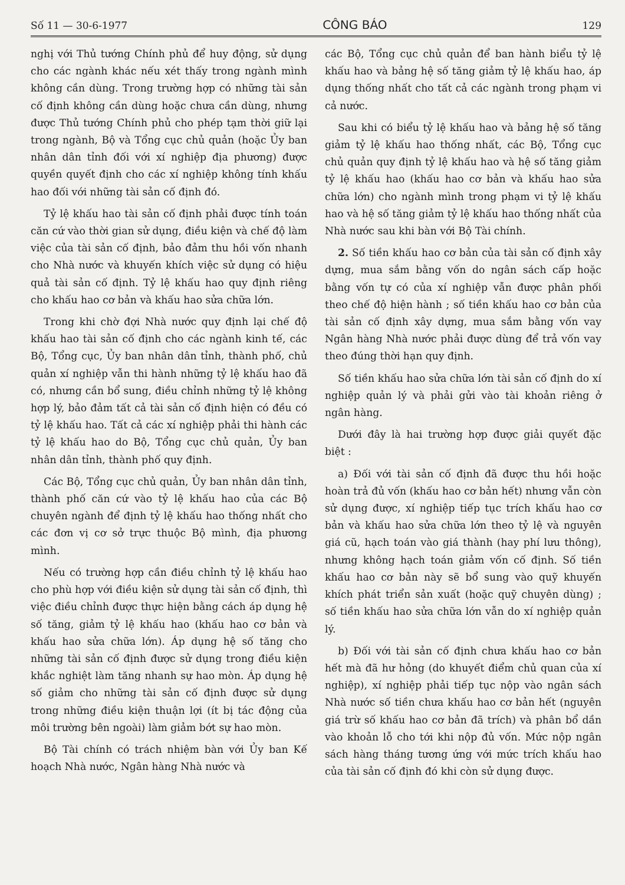Số 11 — 30-6-1977 CÔNG BÁO 129
nghị với Thủ tướng Chính phủ để huy động, sử dụng cho các ngành khác nếu xét thấy trong ngành mình không cần dùng. Trong trường hợp có những tài sản cố định không cần dùng hoặc chưa cần dùng, nhưng được Thủ tướng Chính phủ cho phép tạm thời giữ lại trong ngành, Bộ và Tổng cục chủ quản (hoặc Ủy ban nhân dân tỉnh đối với xí nghiệp địa phương) được quyền quyết định cho các xí nghiệp không tính khấu hao đối với những tài sản cố định đó.
Tỷ lệ khấu hao tài sản cố định phải được tính toán căn cứ vào thời gian sử dụng, điều kiện và chế độ làm việc của tài sản cố định, bảo đảm thu hồi vốn nhanh cho Nhà nước và khuyến khích việc sử dụng có hiệu quả tài sản cố định. Tỷ lệ khấu hao quy định riêng cho khấu hao cơ bản và khấu hao sửa chữa lớn.
Trong khi chờ đợi Nhà nước quy định lại chế độ khấu hao tài sản cố định cho các ngành kinh tế, các Bộ, Tổng cục, Ủy ban nhân dân tỉnh, thành phố, chủ quản xí nghiệp vẫn thi hành những tỷ lệ khấu hao đã có, nhưng cần bổ sung, điều chỉnh những tỷ lệ không hợp lý, bảo đảm tất cả tài sản cố định hiện có đều có tỷ lệ khấu hao. Tất cả các xí nghiệp phải thi hành các tỷ lệ khấu hao do Bộ, Tổng cục chủ quản, Ủy ban nhân dân tỉnh, thành phố quy định.
Các Bộ, Tổng cục chủ quản, Ủy ban nhân dân tỉnh, thành phố căn cứ vào tỷ lệ khấu hao của các Bộ chuyên ngành để định tỷ lệ khấu hao thống nhất cho các đơn vị cơ sở trực thuộc Bộ mình, địa phương mình.
Nếu có trường hợp cần điều chỉnh tỷ lệ khấu hao cho phù hợp với điều kiện sử dụng tài sản cố định, thì việc điều chỉnh được thực hiện bằng cách áp dụng hệ số tăng, giảm tỷ lệ khấu hao (khấu hao cơ bản và khấu hao sửa chữa lớn). Áp dụng hệ số tăng cho những tài sản cố định được sử dụng trong điều kiện khắc nghiệt làm tăng nhanh sự hao mòn. Áp dụng hệ số giảm cho những tài sản cố định được sử dụng trong những điều kiện thuận lợi (ít bị tác động của môi trường bên ngoài) làm giảm bớt sự hao mòn.
Bộ Tài chính có trách nhiệm bàn với Ủy ban Kế hoạch Nhà nước, Ngân hàng Nhà nước và
các Bộ, Tổng cục chủ quản để ban hành biểu tỷ lệ khấu hao và bảng hệ số tăng giảm tỷ lệ khấu hao, áp dụng thống nhất cho tất cả các ngành trong phạm vi cả nước.
Sau khi có biểu tỷ lệ khấu hao và bảng hệ số tăng giảm tỷ lệ khấu hao thống nhất, các Bộ, Tổng cục chủ quản quy định tỷ lệ khấu hao và hệ số tăng giảm tỷ lệ khấu hao (khấu hao cơ bản và khấu hao sửa chữa lớn) cho ngành mình trong phạm vi tỷ lệ khấu hao và hệ số tăng giảm tỷ lệ khấu hao thống nhất của Nhà nước sau khi bàn với Bộ Tài chính.
2. Số tiền khấu hao cơ bản của tài sản cố định xây dựng, mua sắm bằng vốn do ngân sách cấp hoặc bằng vốn tự có của xí nghiệp vẫn được phân phối theo chế độ hiện hành ; số tiền khấu hao cơ bản của tài sản cố định xây dựng, mua sắm bằng vốn vay Ngân hàng Nhà nước phải được dùng để trả vốn vay theo đúng thời hạn quy định.
Số tiền khấu hao sửa chữa lớn tài sản cố định do xí nghiệp quản lý và phải gửi vào tài khoản riêng ở ngân hàng.
Dưới đây là hai trường hợp được giải quyết đặc biệt :
a) Đối với tài sản cố định đã được thu hồi hoặc hoàn trả đủ vốn (khấu hao cơ bản hết) nhưng vẫn còn sử dụng được, xí nghiệp tiếp tục trích khấu hao cơ bản và khấu hao sửa chữa lớn theo tỷ lệ và nguyên giá cũ, hạch toán vào giá thành (hay phí lưu thông), nhưng không hạch toán giảm vốn cố định. Số tiền khấu hao cơ bản này sẽ bổ sung vào quỹ khuyến khích phát triển sản xuất (hoặc quỹ chuyên dùng) ; số tiền khấu hao sửa chữa lớn vẫn do xí nghiệp quản lý.
b) Đối với tài sản cố định chưa khấu hao cơ bản hết mà đã hư hỏng (do khuyết điểm chủ quan của xí nghiệp), xí nghiệp phải tiếp tục nộp vào ngân sách Nhà nước số tiền chưa khấu hao cơ bản hết (nguyên giá trừ số khấu hao cơ bản đã trích) và phân bổ dần vào khoản lỗ cho tới khi nộp đủ vốn. Mức nộp ngân sách hàng tháng tương ứng với mức trích khấu hao của tài sản cố định đó khi còn sử dụng được.